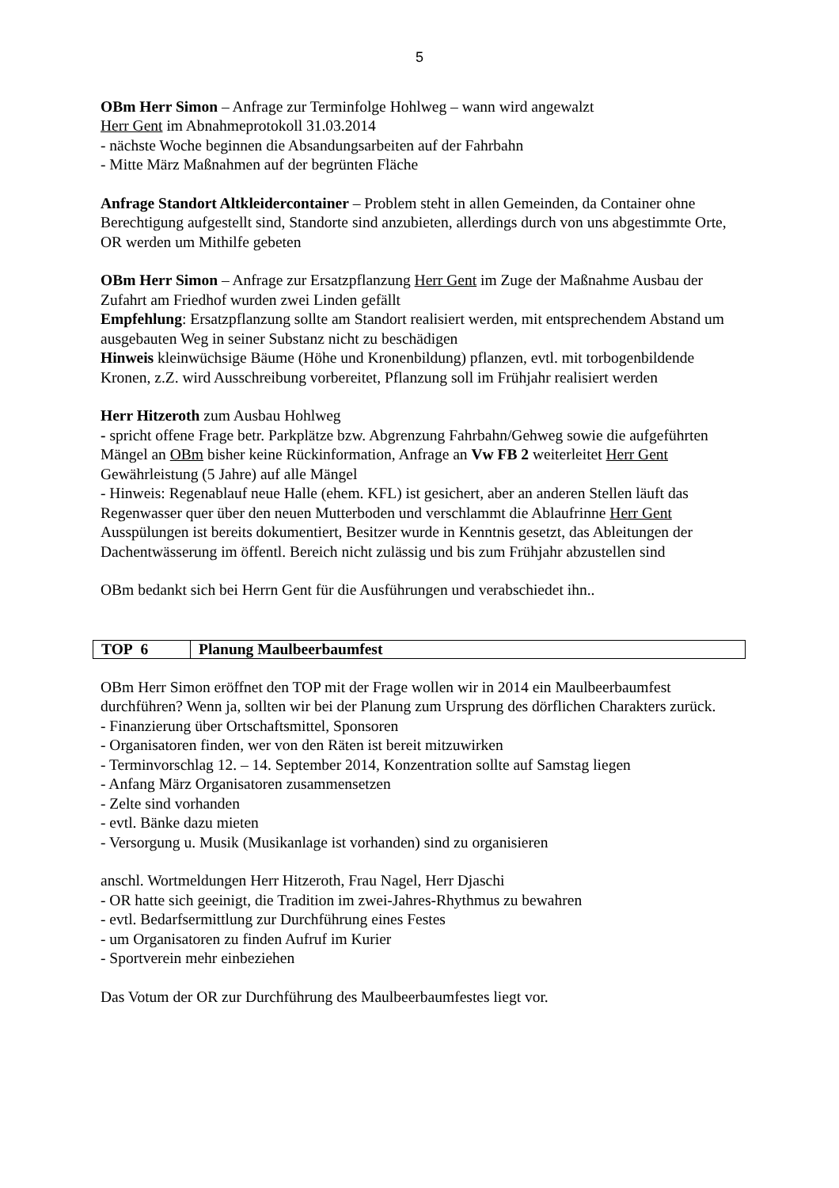5
OBm Herr Simon – Anfrage zur Terminfolge Hohlweg – wann wird angewalzt
Herr Gent im Abnahmeprotokoll 31.03.2014
- nächste Woche beginnen die Absandungsarbeiten auf der Fahrbahn
- Mitte März Maßnahmen auf der begrünten Fläche
Anfrage Standort Altkleidercontainer – Problem steht in allen Gemeinden, da Container ohne Berechtigung aufgestellt sind, Standorte sind anzubieten, allerdings durch von uns abgestimmte Orte, OR werden um Mithilfe gebeten
OBm Herr Simon – Anfrage zur Ersatzpflanzung Herr Gent im Zuge der Maßnahme Ausbau der Zufahrt am Friedhof wurden zwei Linden gefällt
Empfehlung: Ersatzpflanzung sollte am Standort realisiert werden, mit entsprechendem Abstand um ausgebauten Weg in seiner Substanz nicht zu beschädigen
Hinweis kleinwüchsige Bäume (Höhe und Kronenbildung) pflanzen, evtl. mit torbogenbildende Kronen, z.Z. wird Ausschreibung vorbereitet, Pflanzung soll im Frühjahr realisiert werden
Herr Hitzeroth zum Ausbau Hohlweg
- spricht offene Frage betr. Parkplätze bzw. Abgrenzung Fahrbahn/Gehweg sowie die aufgeführten Mängel an OBm bisher keine Rückinformation, Anfrage an Vw FB 2 weiterleitet Herr Gent Gewährleistung (5 Jahre) auf alle Mängel
- Hinweis: Regenablauf neue Halle (ehem. KFL) ist gesichert, aber an anderen Stellen läuft das Regenwasser quer über den neuen Mutterboden und verschlammt die Ablaufrinne Herr Gent Ausspülungen ist bereits dokumentiert, Besitzer wurde in Kenntnis gesetzt, das Ableitungen der Dachentwässerung im öffentl. Bereich nicht zulässig und bis zum Frühjahr abzustellen sind
OBm bedankt sich bei Herrn Gent für die Ausführungen und verabschiedet ihn..
| TOP 6 | Planung Maulbeerbaumfest |
OBm Herr Simon eröffnet den TOP mit der Frage wollen wir in 2014 ein Maulbeerbaumfest durchführen? Wenn ja, sollten wir bei der Planung zum Ursprung des dörflichen Charakters zurück.
- Finanzierung über Ortschaftsmittel, Sponsoren
- Organisatoren finden, wer von den Räten ist bereit mitzuwirken
- Terminvorschlag 12. – 14. September 2014, Konzentration sollte auf Samstag liegen
- Anfang März Organisatoren zusammensetzen
- Zelte sind vorhanden
- evtl. Bänke dazu mieten
- Versorgung u. Musik (Musikanlage ist vorhanden) sind zu organisieren
anschl. Wortmeldungen Herr Hitzeroth, Frau Nagel, Herr Djaschi
- OR hatte sich geeinigt, die Tradition im zwei-Jahres-Rhythmus zu bewahren
- evtl. Bedarfsermittlung zur Durchführung eines Festes
- um Organisatoren zu finden Aufruf im Kurier
- Sportverein mehr einbeziehen
Das Votum der OR zur Durchführung des Maulbeerbaumfestes liegt vor.